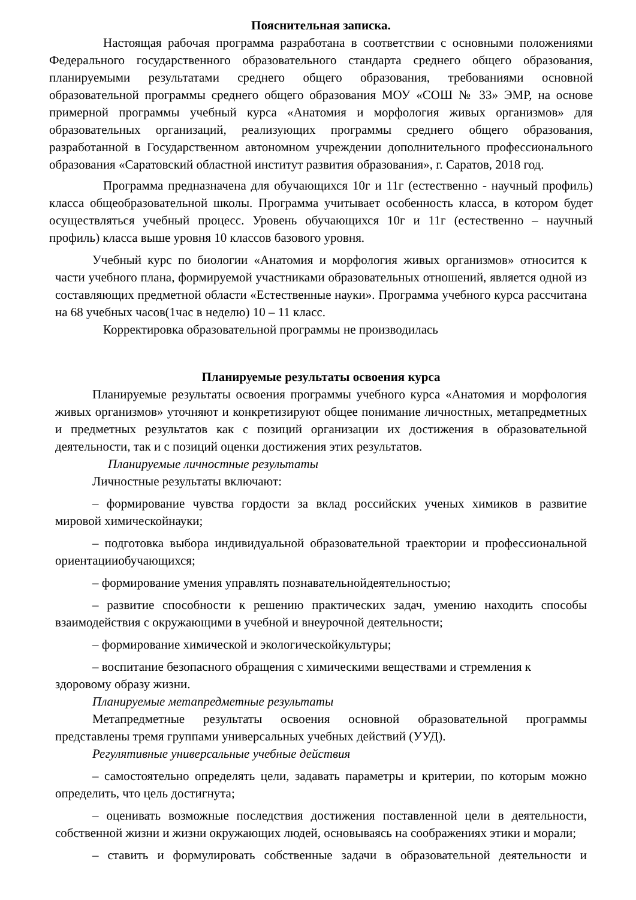Пояснительная записка.
Настоящая рабочая программа разработана в соответствии с основными положениями Федерального государственного образовательного стандарта среднего общего образования, планируемыми результатами среднего общего образования, требованиями основной образовательной программы среднего общего образования МОУ «СОШ № 33» ЭМР, на основе примерной программы учебный курса «Анатомия и морфология живых организмов» для образовательных организаций, реализующих программы среднего общего образования, разработанной в Государственном автономном учреждении дополнительного профессионального образования «Саратовский областной институт развития образования», г. Саратов, 2018 год.
Программа предназначена для обучающихся 10г и 11г (естественно - научный профиль) класса общеобразовательной школы. Программа учитывает особенность класса, в котором будет осуществляться учебный процесс. Уровень обучающихся 10г и 11г (естественно – научный профиль) класса выше уровня 10 классов базового уровня.
Учебный курс по биологии «Анатомия и морфология живых организмов» относится к части учебного плана, формируемой участниками образовательных отношений, является одной из составляющих предметной области «Естественные науки». Программа учебного курса рассчитана на 68 учебных часов(1час в неделю) 10 – 11 класс.
Корректировка образовательной программы не производилась
Планируемые результаты освоения курса
Планируемые результаты освоения программы учебного курса «Анатомия и морфология живых организмов» уточняют и конкретизируют общее понимание личностных, метапредметных и предметных результатов как с позиций организации их достижения в образовательной деятельности, так и с позиций оценки достижения этих результатов.
Планируемые личностные результаты
Личностные результаты включают:
– формирование чувства гордости за вклад российских ученых химиков в развитие мировой химическойнауки;
– подготовка выбора индивидуальной образовательной траектории и профессиональной ориентацииобучающихся;
– формирование умения управлять познавательнойдеятельностью;
– развитие способности к решению практических задач, умению находить способы взаимодействия с окружающими в учебной и внеурочной деятельности;
– формирование химической и экологическойкультуры;
– воспитание безопасного обращения с химическими веществами и стремления к здоровому образу жизни.
Планируемые метапредметные результаты
Метапредметные результаты освоения основной образовательной программы представлены тремя группами универсальных учебных действий (УУД).
Регулятивные универсальные учебные действия
– самостоятельно определять цели, задавать параметры и критерии, по которым можно определить, что цель достигнута;
– оценивать возможные последствия достижения поставленной цели в деятельности, собственной жизни и жизни окружающих людей, основываясь на соображениях этики и морали;
– ставить и формулировать собственные задачи в образовательной деятельности и